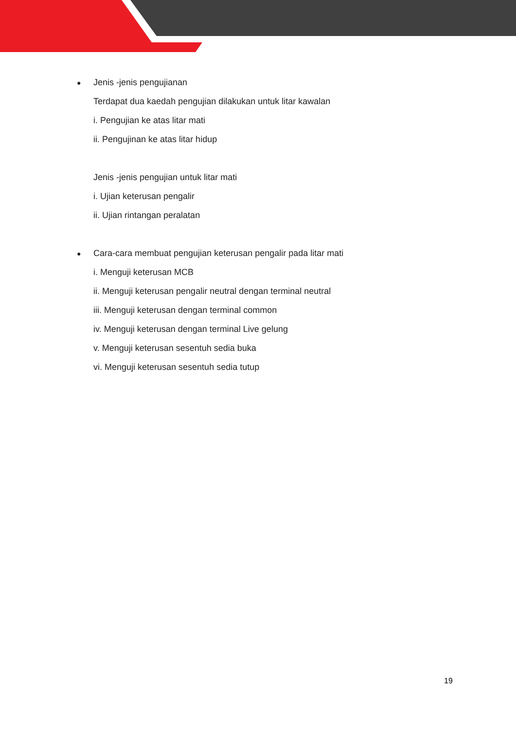● Jenis -jenis pengujianan
Terdapat dua kaedah pengujian dilakukan untuk litar kawalan
i. Pengujian ke atas litar mati
ii. Pengujinan ke atas litar hidup
Jenis -jenis pengujian untuk litar mati
i. Ujian keterusan pengalir
ii. Ujian rintangan peralatan
● Cara-cara membuat pengujian keterusan pengalir pada litar mati
i. Menguji keterusan MCB
ii. Menguji keterusan pengalir neutral dengan terminal neutral
iii. Menguji keterusan dengan terminal common
iv. Menguji keterusan dengan terminal Live gelung
v. Menguji keterusan sesentuh sedia buka
vi. Menguji keterusan sesentuh sedia tutup
19